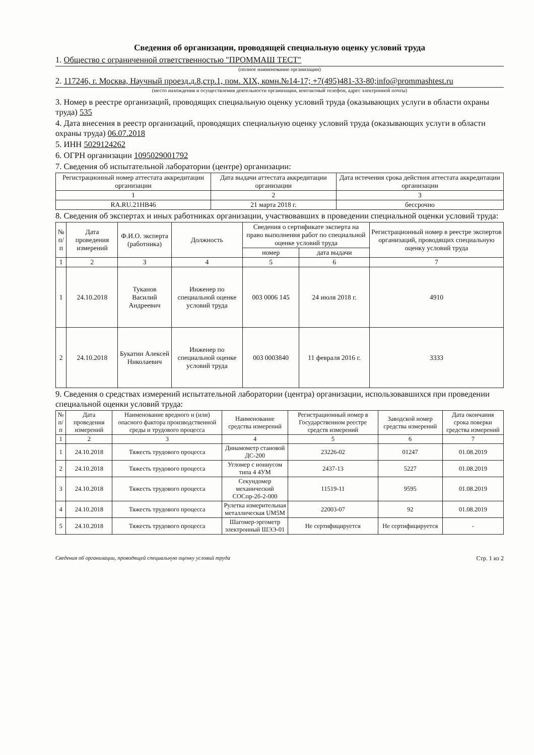Сведения об организации, проводящей специальную оценку условий труда
1. Общество с ограниченной ответственностью "ПРОММАШ ТЕСТ"
(полное наименование организации)
2. 117246, г. Москва, Научный проезд,д.8,стр.1, пом. XIX, комн.№14-17; +7(495)481-33-80;info@prommashtest.ru
(место нахождения и осуществления деятельности организации, контактный телефон, адрес электронной почты)
3. Номер в реестре организаций, проводящих специальную оценку условий труда (оказывающих услуги в области охраны труда) 535
4. Дата внесения в реестр организаций, проводящих специальную оценку условий труда (оказывающих услуги в области охраны труда) 06.07.2018
5. ИНН 5029124262
6. ОГРН организации 1095029001792
7. Сведения об испытательной лаборатории (центре) организации:
| Регистрационный номер аттестата аккредитации организации | Дата выдачи аттестата аккредитации организации | Дата истечения срока действия аттестата аккредитации организации |
| --- | --- | --- |
| 1 | 2 | 3 |
| RA.RU.21НВ46 | 21 марта 2018 г. | бессрочно |
8. Сведения об экспертах и иных работниках организации, участвовавших в проведении специальной оценки условий труда:
| № п/п | Дата проведения измерений | Ф.И.О. эксперта (работника) | Должность | Сведения о сертификате эксперта на право выполнения работ по специальной оценке условий труда | | Регистрационный номер в реестре экспертов организаций, проводящих специальную оценку условий труда |
| --- | --- | --- | --- | --- | --- | --- |
| | | | | номер | дата выдачи | |
| 1 | 2 | 3 | 4 | 5 | 6 | 7 |
| 1 | 24.10.2018 | Туканов Василий Андреевич | Инженер по специальной оценке условий труда | 003 0006 145 | 24 июля 2018 г. | 4910 |
| 2 | 24.10.2018 | Букатин Алексей Николаевич | Инженер по специальной оценке условий труда | 003 0003840 | 11 февраля 2016 г. | 3333 |
9. Сведения о средствах измерений испытательной лаборатории (центра) организации, использовавшихся при проведении специальной оценки условий труда:
| № п/п | Дата проведения измерений | Наименование вредного и (или) опасного фактора производственной среды и трудового процесса | Наименование средства измерений | Регистрационный номер в Государственном реестре средств измерений | Заводской номер средства измерений | Дата окончания срока поверки средства измерений |
| --- | --- | --- | --- | --- | --- | --- |
| 1 | 2 | 3 | 4 | 5 | 6 | 7 |
| 1 | 24.10.2018 | Тяжесть трудового процесса | Динамометр становой ДС-200 | 23226-02 | 01247 | 01.08.2019 |
| 2 | 24.10.2018 | Тяжесть трудового процесса | Угломер с нониусом типа 4 4УМ | 2437-13 | 5227 | 01.08.2019 |
| 3 | 24.10.2018 | Тяжесть трудового процесса | Секундомер механический СОСпр-2б-2-000 | 11519-11 | 9595 | 01.08.2019 |
| 4 | 24.10.2018 | Тяжесть трудового процесса | Рулетка измерительная металлическая UM5M | 22003-07 | 92 | 01.08.2019 |
| 5 | 24.10.2018 | Тяжесть трудового процесса | Шагомер-эргометр электронный ШЭЭ-01 | Не сертифицируется | Не сертифицируется | - |
Сведения об организации, проводящей специальную оценку условий труда Стр. 1 из 2